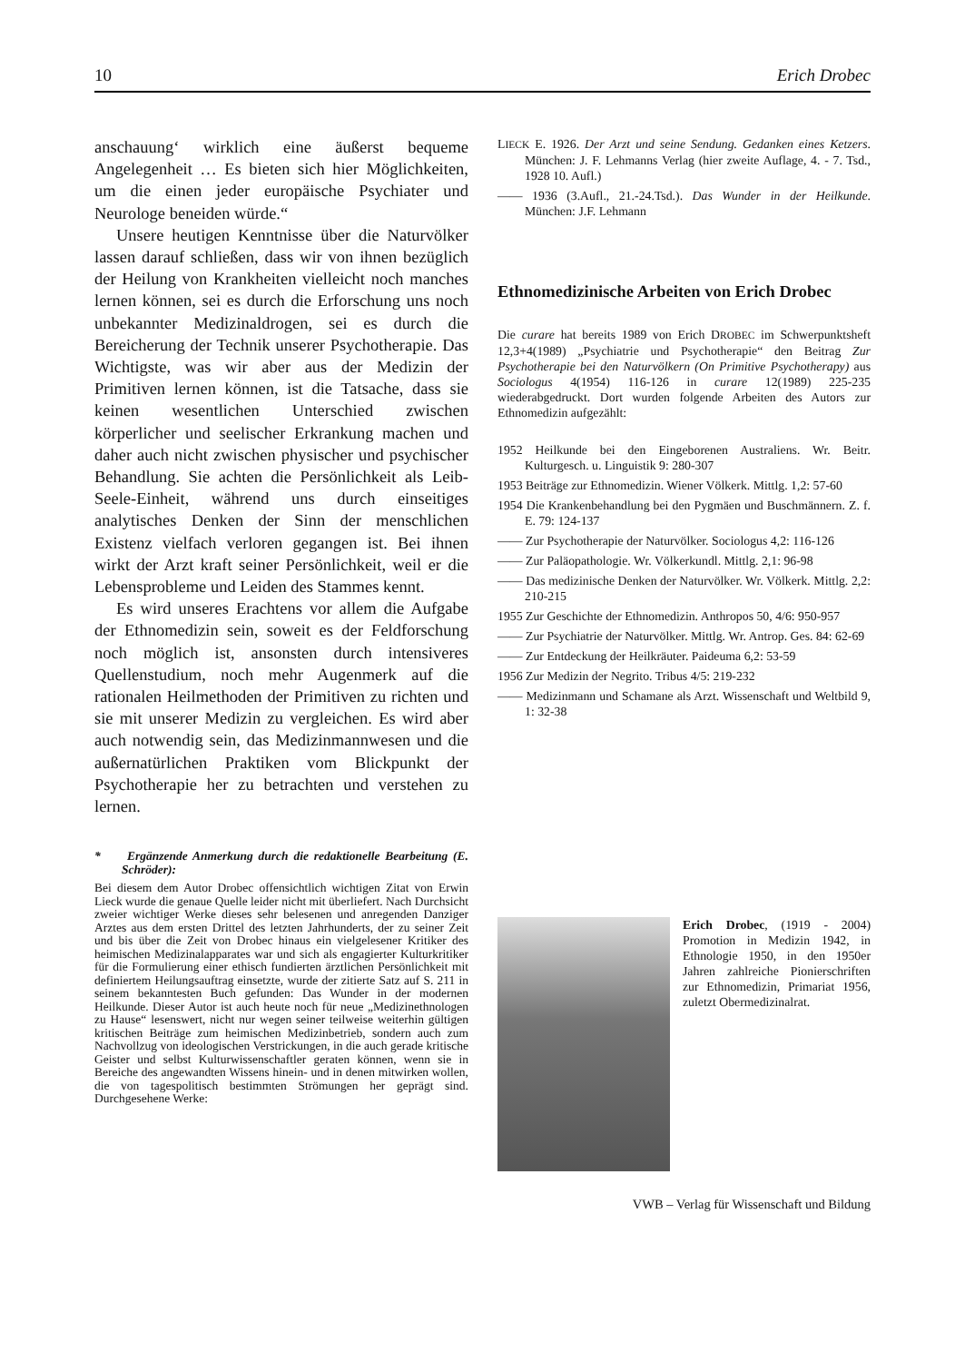10 Erich Drobec
anschauung‘ wirklich eine äußerst bequeme Angelegenheit … Es bieten sich hier Möglichkeiten, um die einen jeder europäische Psychiater und Neurologe beneiden würde.“
Unsere heutigen Kenntnisse über die Naturvölker lassen darauf schließen, dass wir von ihnen bezüglich der Heilung von Krankheiten vielleicht noch manches lernen können, sei es durch die Erforschung uns noch unbekannter Medizinaldrogen, sei es durch die Bereicherung der Technik unserer Psychotherapie. Das Wichtigste, was wir aber aus der Medizin der Primitiven lernen können, ist die Tatsache, dass sie keinen wesentlichen Unterschied zwischen körperlicher und seelischer Erkrankung machen und daher auch nicht zwischen physischer und psychischer Behandlung. Sie achten die Persönlichkeit als Leib-Seele-Einheit, während uns durch einseitiges analytisches Denken der Sinn der menschlichen Existenz vielfach verloren gegangen ist. Bei ihnen wirkt der Arzt kraft seiner Persönlichkeit, weil er die Lebensprobleme und Leiden des Stammes kennt.
Es wird unseres Erachtens vor allem die Aufgabe der Ethnomedizin sein, soweit es der Feldforschung noch möglich ist, ansonsten durch intensiveres Quellenstudium, noch mehr Augenmerk auf die rationalen Heilmethoden der Primitiven zu richten und sie mit unserer Medizin zu vergleichen. Es wird aber auch notwendig sein, das Medizinmannwesen und die außernatürlichen Praktiken vom Blickpunkt der Psychotherapie her zu betrachten und verstehen zu lernen.
* Ergänzende Anmerkung durch die redaktionelle Bearbeitung (E. Schröder):
Bei diesem dem Autor Drobec offensichtlich wichtigen Zitat von Erwin Lieck wurde die genaue Quelle leider nicht mit überliefert. Nach Durchsicht zweier wichtiger Werke dieses sehr belesenen und anregenden Danziger Arztes aus dem ersten Drittel des letzten Jahrhunderts, der zu seiner Zeit und bis über die Zeit von Drobec hinaus ein vielgelesener Kritiker des heimischen Medizinalapparates war und sich als engagierter Kulturkritiker für die Formulierung einer ethisch fundierten ärztlichen Persönlichkeit mit definiertem Heilungsauftrag einsetzte, wurde der zitierte Satz auf S. 211 in seinem bekanntesten Buch gefunden: Das Wunder in der modernen Heilkunde. Dieser Autor ist auch heute noch für neue „Medizinethnologen zu Hause“ lesenswert, nicht nur wegen seiner teilweise weiterhin gültigen kritischen Beiträge zum heimischen Medizinbetrieb, sondern auch zum Nachvollzug von ideologischen Verstrickungen, in die auch gerade kritische Geister und selbst Kulturwissenschaftler geraten können, wenn sie in Bereiche des angewandten Wissens hinein- und in denen mitwirken wollen, die von tagespolitisch bestimmten Strömungen her geprägt sind. Durchgesehene Werke:
LIECK E. 1926. Der Arzt und seine Sendung. Gedanken eines Ketzers. München: J. F. Lehmanns Verlag (hier zweite Auflage, 4. - 7. Tsd., 1928 10. Aufl.)
—— 1936 (3.Aufl., 21.-24.Tsd.). Das Wunder in der Heilkunde. München: J.F. Lehmann
Ethnomedizinische Arbeiten von Erich Drobec
Die curare hat bereits 1989 von Erich DROBEC im Schwerpunktsheft 12,3+4(1989) „Psychiatrie und Psychotherapie“ den Beitrag Zur Psychotherapie bei den Naturvölkern (On Primitive Psychotherapy) aus Sociologus 4(1954) 116-126 in curare 12(1989) 225-235 wiederabgedruckt. Dort wurden folgende Arbeiten des Autors zur Ethnomedizin aufgezählt:
1952 Heilkunde bei den Eingeborenen Australiens. Wr. Beitr. Kulturgesch. u. Linguistik 9: 280-307
1953 Beiträge zur Ethnomedizin. Wiener Völkerk. Mittlg. 1,2: 57-60
1954 Die Krankenbehandlung bei den Pygmäen und Buschmännern. Z. f. E. 79: 124-137
—— Zur Psychotherapie der Naturvölker. Sociologus 4,2: 116-126
—— Zur Paläopathologie. Wr. Völkerkundl. Mittlg. 2,1: 96-98
—— Das medizinische Denken der Naturvölker. Wr. Völkerk. Mittlg. 2,2: 210-215
1955 Zur Geschichte der Ethnomedizin. Anthropos 50, 4/6: 950-957
—— Zur Psychiatrie der Naturvölker. Mittlg. Wr. Antrop. Ges. 84: 62-69
—— Zur Entdeckung der Heilkräuter. Paideuma 6,2: 53-59
1956 Zur Medizin der Negrito. Tribus 4/5: 219-232
—— Medizinmann und Schamane als Arzt. Wissenschaft und Weltbild 9, 1: 32-38
Erich Drobec, (1919 - 2004) Promotion in Medizin 1942, in Ethnologie 1950, in den 1950er Jahren zahlreiche Pionierschriften zur Ethnomedizin, Primariat 1956, zuletzt Obermedizinalrat.
VWB – Verlag für Wissenschaft und Bildung